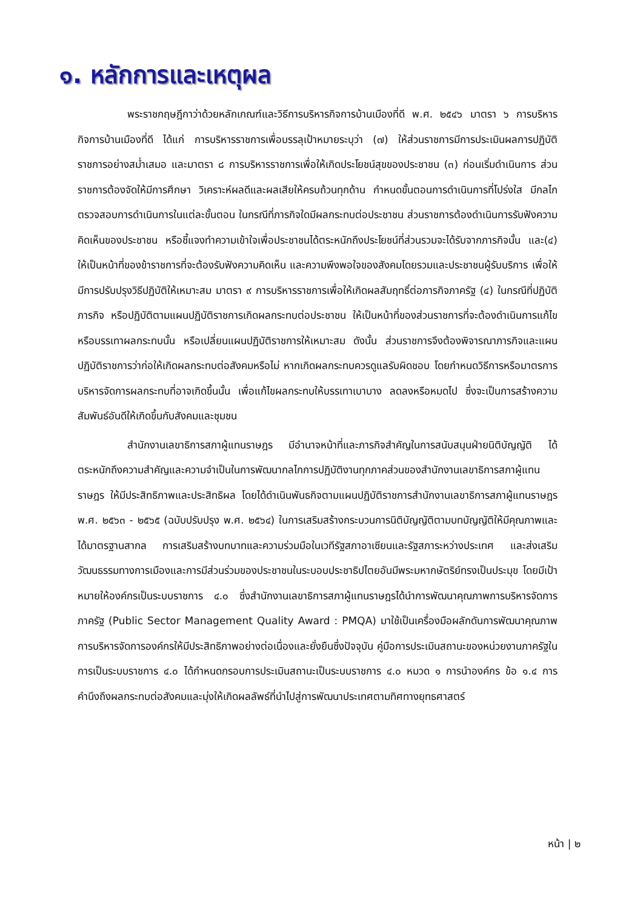๑. หลักการและเหตุผล
พระราชกฤษฎีกาว่าด้วยหลักเกณฑ์และวิธีการบริหารกิจการบ้านเมืองที่ดี พ.ศ. ๒๕๔๖ มาตรา ๖ การบริหารกิจการบ้านเมืองที่ดี ได้แก่ การบริหารราชการเพื่อบรรลุเป้าหมายระบุว่า (๗) ให้ส่วนราชการมีการประเมินผลการปฏิบัติราชการอย่างสม่ำเสมอ และมาตรา ๘ การบริหารราชการเพื่อให้เกิดประโยชน์สุขของประชาชน (๓) ก่อนเริ่มดำเนินการ ส่วนราชการต้องจัดให้มีการศึกษา วิเคราะห์ผลดีและผลเสียให้ครบถ้วนทุกด้าน กำหนดขั้นตอนการดำเนินการที่โปร่งใส มีกลไกตรวจสอบการดำเนินการในแต่ละขั้นตอน ในกรณีที่ภารกิจใดมีผลกระทบต่อประชาชน ส่วนราชการต้องดำเนินการรับฟังความคิดเห็นของประชาชน หรือชี้แจงทำความเข้าใจเพื่อประชาชนได้ตระหนักถึงประโยชน์ที่ส่วนรวมจะได้รับจากภารกิจนั้น และ(๔) ให้เป็นหน้าที่ของข้าราชการที่จะต้องรับฟังความคิดเห็น และความพึงพอใจของสังคมโดยรวมและประชาชนผู้รับบริการ เพื่อให้มีการปรับปรุงวิธีปฏิบัติให้เหมาะสม มาตรา ๙ การบริหารราชการเพื่อให้เกิดผลสัมฤทธิ์ต่อภารกิจภาครัฐ (๔) ในกรณีที่ปฏิบัติภารกิจ หรือปฏิบัติตามแผนปฏิบัติราชการเกิดผลกระทบต่อประชาชน ให้เป็นหน้าที่ของส่วนราชการที่จะต้องดำเนินการแก้ไขหรือบรรเทาผลกระทบนั้น หรือเปลี่ยนแผนปฏิบัติราชการให้เหมาะสม ดังนั้น ส่วนราชการจึงต้องพิจารณาภารกิจและแผนปฏิบัติราชการว่าก่อให้เกิดผลกระทบต่อสังคมหรือไม่ หากเกิดผลกระทบควรดูแลรับผิดชอบ โดยกำหนดวิธีการหรือมาตรการบริหารจัดการผลกระทบที่อาจเกิดขึ้นนั้น เพื่อแก้ไขผลกระทบให้บรรเทาเบาบาง ลดลงหรือหมดไป ซึ่งจะเป็นการสร้างความสัมพันธ์อันดีให้เกิดขึ้นกับสังคมและชุมชน
สำนักงานเลขาธิการสภาผู้แทนราษฎร มีอำนาจหน้าที่และภารกิจสำคัญในการสนับสนุนฝ่ายนิติบัญญัติ ได้ตระหนักถึงความสำคัญและความจำเป็นในการพัฒนากลไกการปฏิบัติงานทุกภาคส่วนของสำนักงานเลขาธิการสภาผู้แทนราษฎร ให้มีประสิทธิภาพและประสิทธิผล โดยได้ดำเนินพันธกิจตามแผนปฏิบัติราชการสำนักงานเลขาธิการสภาผู้แทนราษฎร พ.ศ. ๒๕๖๓ - ๒๕๖๕ (ฉบับปรับปรุง พ.ศ. ๒๕๖๔) ในการเสริมสร้างกระบวนการนิติบัญญัติตามบทบัญญัติให้มีคุณภาพและได้มาตรฐานสากล การเสริมสร้างบทบาทและความร่วมมือในเวทีรัฐสภาอาเซียนและรัฐสภาระหว่างประเทศ และส่งเสริมวัฒนธรรมทางการเมืองและการมีส่วนร่วมของประชาชนในระบอบประชาธิปไตยอันมีพระมหากษัตริย์ทรงเป็นประมุข โดยมีเป้าหมายให้องค์กรเป็นระบบราชการ ๔.๐ ซึ่งสำนักงานเลขาธิการสภาผู้แทนราษฎรได้นำการพัฒนาคุณภาพการบริหารจัดการภาครัฐ (Public Sector Management Quality Award : PMQA) มาใช้เป็นเครื่องมือผลักดันการพัฒนาคุณภาพการบริหารจัดการองค์กรให้มีประสิทธิภาพอย่างต่อเนื่องและยั่งยืนซึ่งปัจจุบัน คู่มือการประเมินสถานะของหน่วยงานภาครัฐในการเป็นระบบราชการ ๔.๐ ได้กำหนดกรอบการประเมินสถานะเป็นระบบราชการ ๔.๐ หมวด ๑ การนำองค์กร ข้อ ๑.๔ การคำนึงถึงผลกระทบต่อสังคมและมุ่งให้เกิดผลลัพธ์ที่นำไปสู่การพัฒนาประเทศตามทิศทางยุทธศาสตร์
หน้า | ๒